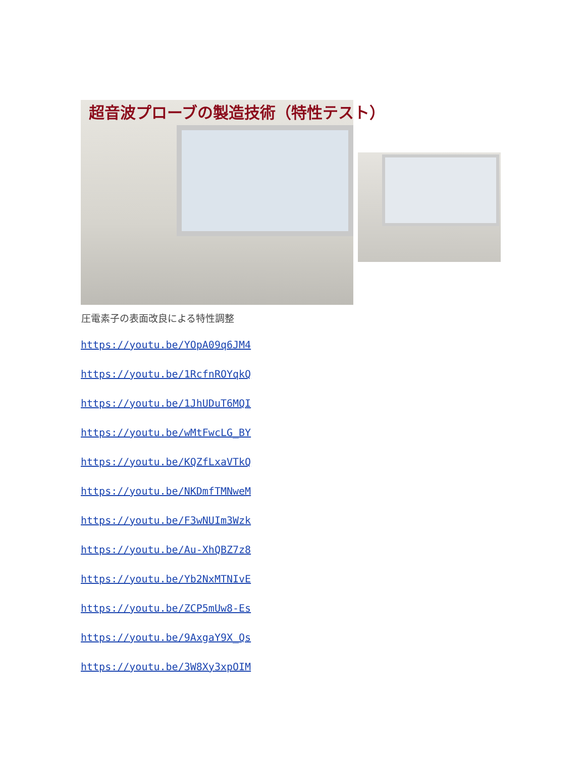超音波プローブの製造技術（特性テスト）
圧電素子の表面改良による特性調整
https://youtu.be/YOpA09q6JM4
https://youtu.be/1RcfnROYqkQ
https://youtu.be/1JhUDuT6MQI
https://youtu.be/wMtFwcLG_BY
https://youtu.be/KQZfLxaVTkQ
https://youtu.be/NKDmfTMNweM
https://youtu.be/F3wNUIm3Wzk
https://youtu.be/Au-XhQBZ7z8
https://youtu.be/Yb2NxMTNIvE
https://youtu.be/ZCP5mUw8-Es
https://youtu.be/9AxgaY9X_Qs
https://youtu.be/3W8Xy3xpOIM